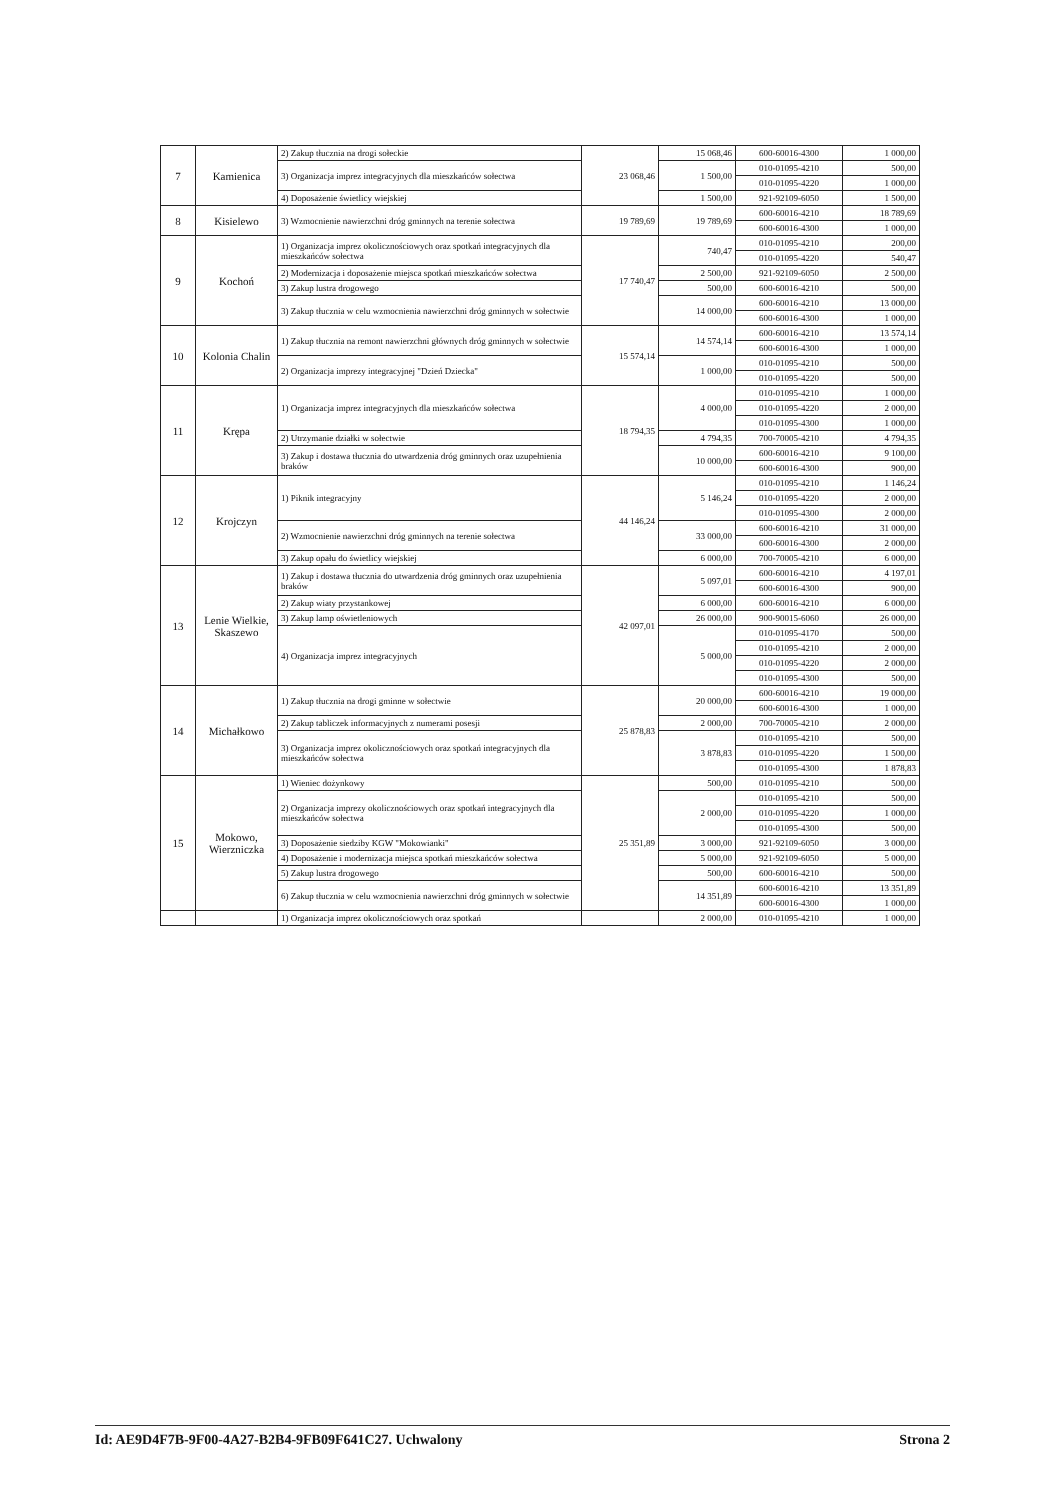| 7 | Kamienica | 2) Zakup tłucznia na drogi sołeckie | 23 068,46 | 15 068,46 | 600-60016-4300 | 1 000,00 |
| | | 3) Organizacja imprez integracyjnych dla mieszkańców sołectwa | | 1 500,00 | 010-01095-4210 | 500,00 |
| | | | | | 010-01095-4220 | 1 000,00 |
| | | 4) Doposażenie świetlicy wiejskiej | | 1 500,00 | 921-92109-6050 | 1 500,00 |
| 8 | Kisielewo | 3) Wzmocnienie nawierzchni dróg gminnych na terenie sołectwa | 19 789,69 | 19 789,69 | 600-60016-4210 | 18 789,69 |
| | | | | | 600-60016-4300 | 1 000,00 |
| 9 | Kochoń | 1) Organizacja imprez okolicznościowych oraz spotkań integracyjnych dla mieszkańców sołectwa | 17 740,47 | 740,47 | 010-01095-4210 | 200,00 |
| | | | | | 010-01095-4220 | 540,47 |
| | | 2) Modernizacja i doposażenie miejsca spotkań mieszkańców sołectwa | | 2 500,00 | 921-92109-6050 | 2 500,00 |
| | | 3) Zakup lustra drogowego | | 500,00 | 600-60016-4210 | 500,00 |
| | | 3) Zakup tłucznia w celu wzmocnienia nawierzchni dróg gminnych w sołectwie | | 14 000,00 | 600-60016-4210 | 13 000,00 |
| | | | | | 600-60016-4300 | 1 000,00 |
| 10 | Kolonia Chalin | 1) Zakup tłucznia na remont nawierzchni głównych dróg gminnych w sołectwie | 15 574,14 | 14 574,14 | 600-60016-4210 | 13 574,14 |
| | | | | | 600-60016-4300 | 1 000,00 |
| | | 2) Organizacja imprezy integracyjnej "Dzień Dziecka" | | 1 000,00 | 010-01095-4210 | 500,00 |
| | | | | | 010-01095-4220 | 500,00 |
| 11 | Krępa | 1) Organizacja imprez integracyjnych dla mieszkańców sołectwa | 18 794,35 | 4 000,00 | 010-01095-4210 | 1 000,00 |
| | | | | | 010-01095-4220 | 2 000,00 |
| | | | | | 010-01095-4300 | 1 000,00 |
| | | 2) Utrzymanie działki w sołectwie | | 4 794,35 | 700-70005-4210 | 4 794,35 |
| | | 3) Zakup i dostawa tłucznia do utwardzenia dróg gminnych oraz uzupełnienia braków | | 10 000,00 | 600-60016-4210 | 9 100,00 |
| | | | | | 600-60016-4300 | 900,00 |
| 12 | Krojczyn | 1) Piknik integracyjny | 44 146,24 | 5 146,24 | 010-01095-4210 | 1 146,24 |
| | | | | | 010-01095-4220 | 2 000,00 |
| | | | | | 010-01095-4300 | 2 000,00 |
| | | 2) Wzmocnienie nawierzchni dróg gminnych na terenie sołectwa | | 33 000,00 | 600-60016-4210 | 31 000,00 |
| | | | | | 600-60016-4300 | 2 000,00 |
| | | 3) Zakup opału do świetlicy wiejskiej | | 6 000,00 | 700-70005-4210 | 6 000,00 |
| 13 | Lenie Wielkie, Skaszewo | 1) Zakup i dostawa tłucznia do utwardzenia dróg gminnych oraz uzupełnienia braków | 42 097,01 | 5 097,01 | 600-60016-4210 | 4 197,01 |
| | | | | | 600-60016-4300 | 900,00 |
| | | 2) Zakup wiaty przystankowej | | 6 000,00 | 600-60016-4210 | 6 000,00 |
| | | 3) Zakup lamp oświetleniowych | | 26 000,00 | 900-90015-6060 | 26 000,00 |
| | | 4) Organizacja imprez integracyjnych | | 5 000,00 | 010-01095-4170 | 500,00 |
| | | | | | 010-01095-4210 | 2 000,00 |
| | | | | | 010-01095-4220 | 2 000,00 |
| | | | | | 010-01095-4300 | 500,00 |
| 14 | Michałkowo | 1) Zakup tłucznia na drogi gminne w sołectwie | 25 878,83 | 20 000,00 | 600-60016-4210 | 19 000,00 |
| | | | | | 600-60016-4300 | 1 000,00 |
| | | 2) Zakup tabliczek informacyjnych z numerami posesji | | 2 000,00 | 700-70005-4210 | 2 000,00 |
| | | 3) Organizacja imprez okolicznościowych oraz spotkań integracyjnych dla mieszkańców sołectwa | | 3 878,83 | 010-01095-4210 | 500,00 |
| | | | | | 010-01095-4220 | 1 500,00 |
| | | | | | 010-01095-4300 | 1 878,83 |
| 15 | Mokowo, Wierzniczka | 1) Wieniec dożynkowy | 25 351,89 | 500,00 | 010-01095-4210 | 500,00 |
| | | 2) Organizacja imprezy okolicznościowych oraz spotkań integracyjnych dla mieszkańców sołectwa | | 2 000,00 | 010-01095-4210 | 500,00 |
| | | | | | 010-01095-4220 | 1 000,00 |
| | | | | | 010-01095-4300 | 500,00 |
| | | 3) Doposażenie siedziby KGW "Mokowianki" | | 3 000,00 | 921-92109-6050 | 3 000,00 |
| | | 4) Doposażenie i modernizacja miejsca spotkań mieszkańców sołectwa | | 5 000,00 | 921-92109-6050 | 5 000,00 |
| | | 5) Zakup lustra drogowego | | 500,00 | 600-60016-4210 | 500,00 |
| | | 6) Zakup tłucznia w celu wzmocnienia nawierzchni dróg gminnych w sołectwie | | 14 351,89 | 600-60016-4210 | 13 351,89 |
| | | | | | 600-60016-4300 | 1 000,00 |
| | | 1) Organizacja imprez okolicznościowych oraz spotkań | | 2 000,00 | 010-01095-4210 | 1 000,00 |
Id: AE9D4F7B-9F00-4A27-B2B4-9FB09F641C27. Uchwalony Strona 2